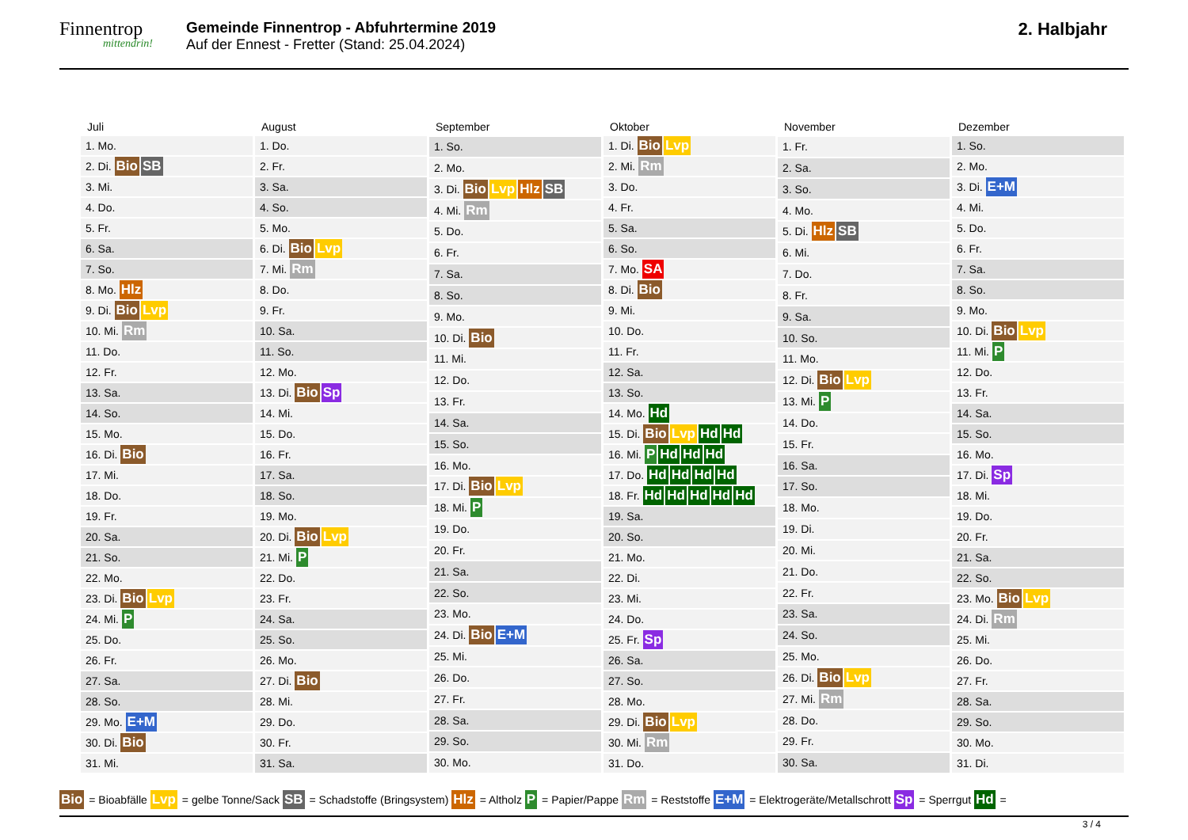Finnentrop
mittendrin!
Gemeinde Finnentrop - Abfuhrtermine 2019
Auf der Ennest - Fretter (Stand: 25.04.2024)
2. Halbjahr
| Juli |
| --- |
| 1. Mo. |
| 2. Di. Bio SB |
| 3. Mi. |
| 4. Do. |
| 5. Fr. |
| 6. Sa. |
| 7. So. |
| 8. Mo. Hlz |
| 9. Di. Bio Lvp |
| 10. Mi. Rm |
| 11. Do. |
| 12. Fr. |
| 13. Sa. |
| 14. So. |
| 15. Mo. |
| 16. Di. Bio |
| 17. Mi. |
| 18. Do. |
| 19. Fr. |
| 20. Sa. |
| 21. So. |
| 22. Mo. |
| 23. Di. Bio Lvp |
| 24. Mi. P |
| 25. Do. |
| 26. Fr. |
| 27. Sa. |
| 28. So. |
| 29. Mo. E+M |
| 30. Di. Bio |
| 31. Mi. |
| August |
| --- |
| 1. Do. |
| 2. Fr. |
| 3. Sa. |
| 4. So. |
| 5. Mo. |
| 6. Di. Bio Lvp |
| 7. Mi. Rm |
| 8. Do. |
| 9. Fr. |
| 10. Sa. |
| 11. So. |
| 12. Mo. |
| 13. Di. Bio Sp |
| 14. Mi. |
| 15. Do. |
| 16. Fr. |
| 17. Sa. |
| 18. So. |
| 19. Mo. |
| 20. Di. Bio Lvp |
| 21. Mi. P |
| 22. Do. |
| 23. Fr. |
| 24. Sa. |
| 25. So. |
| 26. Mo. |
| 27. Di. Bio |
| 28. Mi. |
| 29. Do. |
| 30. Fr. |
| 31. Sa. |
| September |
| --- |
| 1. So. |
| 2. Mo. |
| 3. Di. Bio Lvp Hlz SB |
| 4. Mi. Rm |
| 5. Do. |
| 6. Fr. |
| 7. Sa. |
| 8. So. |
| 9. Mo. |
| 10. Di. Bio |
| 11. Mi. |
| 12. Do. |
| 13. Fr. |
| 14. Sa. |
| 15. So. |
| 16. Mo. |
| 17. Di. Bio Lvp |
| 18. Mi. P |
| 19. Do. |
| 20. Fr. |
| 21. Sa. |
| 22. So. |
| 23. Mo. |
| 24. Di. Bio E+M |
| 25. Mi. |
| 26. Do. |
| 27. Fr. |
| 28. Sa. |
| 29. So. |
| 30. Mo. |
| Oktober |
| --- |
| 1. Di. Bio Lvp |
| 2. Mi. Rm |
| 3. Do. |
| 4. Fr. |
| 5. Sa. |
| 6. So. |
| 7. Mo. SA |
| 8. Di. Bio |
| 9. Mi. |
| 10. Do. |
| 11. Fr. |
| 12. Sa. |
| 13. So. |
| 14. Mo. Hd |
| 15. Di. Bio Lvp Hd Hd |
| 16. Mi. P Hd Hd Hd |
| 17. Do. Hd Hd Hd Hd |
| 18. Fr. Hd Hd Hd Hd Hd |
| 19. Sa. |
| 20. So. |
| 21. Mo. |
| 22. Di. |
| 23. Mi. |
| 24. Do. |
| 25. Fr. Sp |
| 26. Sa. |
| 27. So. |
| 28. Mo. |
| 29. Di. Bio Lvp |
| 30. Mi. Rm |
| 31. Do. |
| November |
| --- |
| 1. Fr. |
| 2. Sa. |
| 3. So. |
| 4. Mo. |
| 5. Di. Hlz SB |
| 6. Mi. |
| 7. Do. |
| 8. Fr. |
| 9. Sa. |
| 10. So. |
| 11. Mo. |
| 12. Di. Bio Lvp |
| 13. Mi. P |
| 14. Do. |
| 15. Fr. |
| 16. Sa. |
| 17. So. |
| 18. Mo. |
| 19. Di. |
| 20. Mi. |
| 21. Do. |
| 22. Fr. |
| 23. Sa. |
| 24. So. |
| 25. Mo. |
| 26. Di. Bio Lvp |
| 27. Mi. Rm |
| 28. Do. |
| 29. Fr. |
| 30. Sa. |
| Dezember |
| --- |
| 1. So. |
| 2. Mo. |
| 3. Di. E+M |
| 4. Mi. |
| 5. Do. |
| 6. Fr. |
| 7. Sa. |
| 8. So. |
| 9. Mo. |
| 10. Di. Bio Lvp |
| 11. Mi. P |
| 12. Do. |
| 13. Fr. |
| 14. Sa. |
| 15. So. |
| 16. Mo. |
| 17. Di. Sp |
| 18. Mi. |
| 19. Do. |
| 20. Fr. |
| 21. Sa. |
| 22. So. |
| 23. Mo. Bio Lvp |
| 24. Di. Rm |
| 25. Mi. |
| 26. Do. |
| 27. Fr. |
| 28. Sa. |
| 29. So. |
| 30. Mo. |
| 31. Di. |
Bio = Bioabfälle Lvp = gelbe Tonne/Sack SB = Schadstoffe (Bringsystem) Hlz = Altholz P = Papier/Pappe Rm = Reststoffe E+M = Elektrogeräte/Metallschrott Sp = Sperrgut Hd =
3 / 4